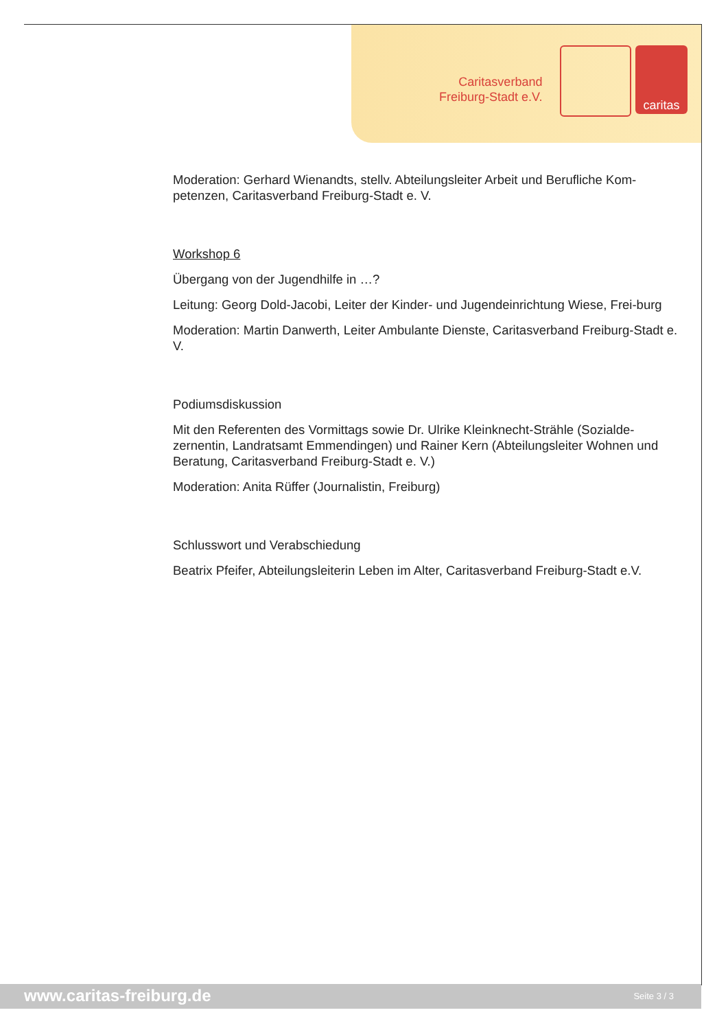Caritasverband
Freiburg-Stadt e.V.
caritas
Moderation: Gerhard Wienandts, stellv. Abteilungsleiter Arbeit und Berufliche Kom-petenzen, Caritasverband Freiburg-Stadt e. V.
Workshop 6
Übergang von der Jugendhilfe in …?
Leitung: Georg Dold-Jacobi, Leiter der Kinder- und Jugendeinrichtung Wiese, Frei-burg
Moderation: Martin Danwerth, Leiter Ambulante Dienste, Caritasverband Freiburg-Stadt e. V.
Podiumsdiskussion
Mit den Referenten des Vormittags sowie Dr. Ulrike Kleinknecht-Strähle (Sozialde-zernentin, Landratsamt Emmendingen) und Rainer Kern (Abteilungsleiter Wohnen und Beratung, Caritasverband Freiburg-Stadt e. V.)
Moderation: Anita Rüffer (Journalistin, Freiburg)
Schlusswort und Verabschiedung
Beatrix Pfeifer, Abteilungsleiterin Leben im Alter, Caritasverband Freiburg-Stadt e.V.
www.caritas-freiburg.de Seite 3 / 3